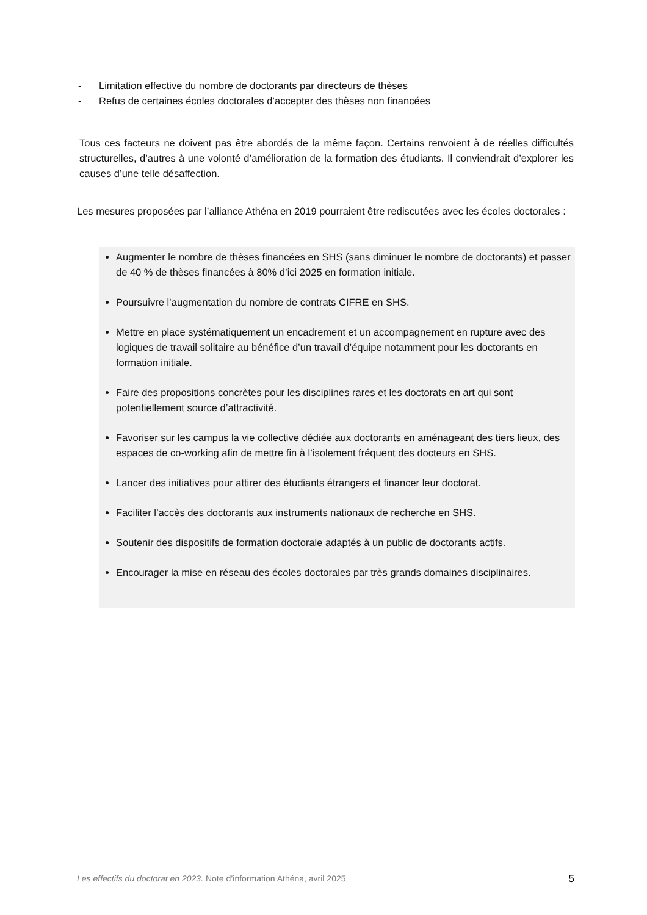- Limitation effective du nombre de doctorants par directeurs de thèses
- Refus de certaines écoles doctorales d’accepter des thèses non financées
Tous ces facteurs ne doivent pas être abordés de la même façon. Certains renvoient à de réelles difficultés structurelles, d’autres à une volonté d’amélioration de la formation des étudiants. Il conviendrait d’explorer les causes d’une telle désaffection.
Les mesures proposées par l’alliance Athéna en 2019 pourraient être rediscutées avec les écoles doctorales :
Augmenter le nombre de thèses financées en SHS (sans diminuer le nombre de doctorants) et passer de 40 % de thèses financées à 80% d’ici 2025 en formation initiale.
Poursuivre l’augmentation du nombre de contrats CIFRE en SHS.
Mettre en place systématiquement un encadrement et un accompagnement en rupture avec des logiques de travail solitaire au bénéfice d’un travail d’équipe notamment pour les doctorants en formation initiale.
Faire des propositions concrètes pour les disciplines rares et les doctorats en art qui sont potentiellement source d’attractivité.
Favoriser sur les campus la vie collective dédiée aux doctorants en aménageant des tiers lieux, des espaces de co-working afin de mettre fin à l’isolement fréquent des docteurs en SHS.
Lancer des initiatives pour attirer des étudiants étrangers et financer leur doctorat.
Faciliter l’accès des doctorants aux instruments nationaux de recherche en SHS.
Soutenir des dispositifs de formation doctorale adaptés à un public de doctorants actifs.
Encourager la mise en réseau des écoles doctorales par très grands domaines disciplinaires.
Les effectifs du doctorat en 2023. Note d’information Athéna, avril 2025 5